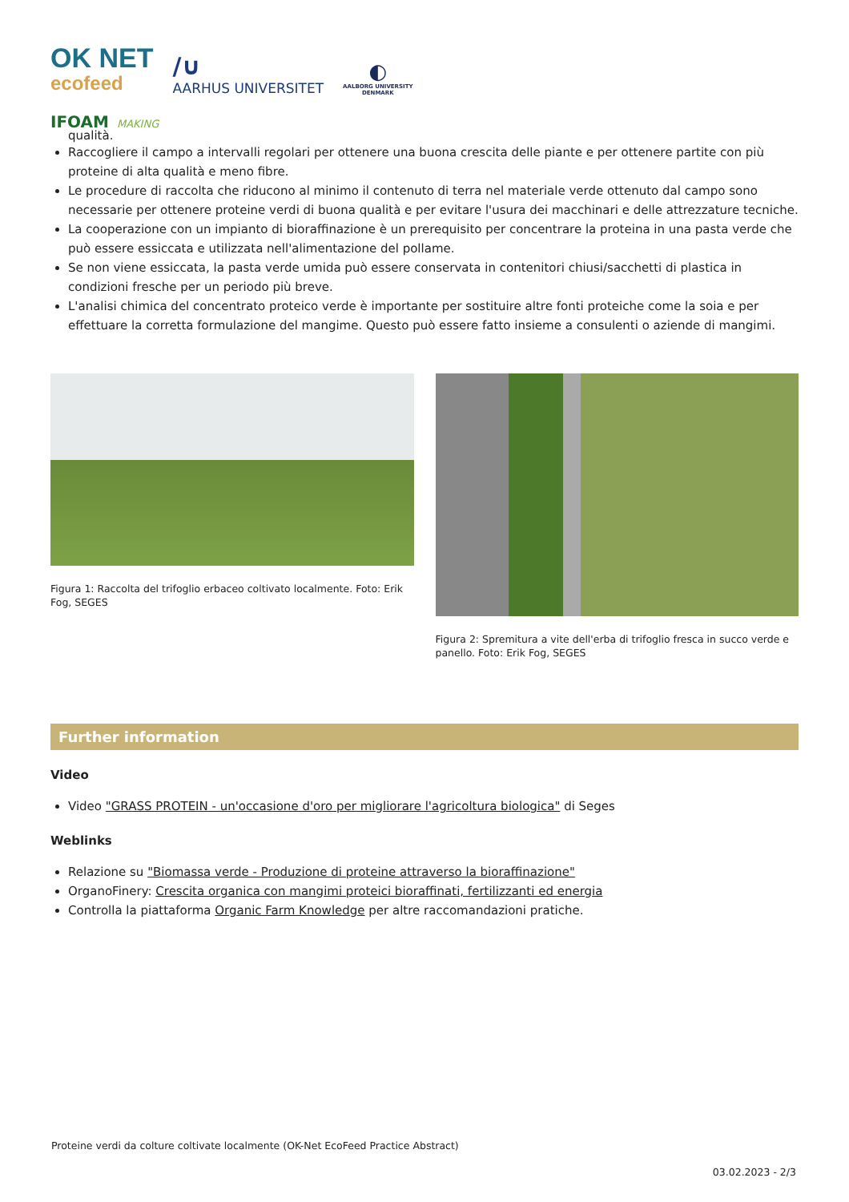OK NET
ecofeed
/∪
AARHUS UNIVERSITET
◐
AALBORG UNIVERSITY
DENMARK
IFOAM MAKING
qualità.
Raccogliere il campo a intervalli regolari per ottenere una buona crescita delle piante e per ottenere partite con più proteine di alta qualità e meno fibre.
Le procedure di raccolta che riducono al minimo il contenuto di terra nel materiale verde ottenuto dal campo sono necessarie per ottenere proteine verdi di buona qualità e per evitare l'usura dei macchinari e delle attrezzature tecniche.
La cooperazione con un impianto di bioraffinazione è un prerequisito per concentrare la proteina in una pasta verde che può essere essiccata e utilizzata nell'alimentazione del pollame.
Se non viene essiccata, la pasta verde umida può essere conservata in contenitori chiusi/sacchetti di plastica in condizioni fresche per un periodo più breve.
L'analisi chimica del concentrato proteico verde è importante per sostituire altre fonti proteiche come la soia e per effettuare la corretta formulazione del mangime. Questo può essere fatto insieme a consulenti o aziende di mangimi.
Figura 1: Raccolta del trifoglio erbaceo coltivato localmente. Foto: Erik Fog, SEGES
Figura 2: Spremitura a vite dell'erba di trifoglio fresca in succo verde e panello. Foto: Erik Fog, SEGES
Further information
Video
Video "GRASS PROTEIN - un'occasione d'oro per migliorare l'agricoltura biologica" di Seges
Weblinks
Relazione su "Biomassa verde - Produzione di proteine attraverso la bioraffinazione"
OrganoFinery: Crescita organica con mangimi proteici bioraffinati, fertilizzanti ed energia
Controlla la piattaforma Organic Farm Knowledge per altre raccomandazioni pratiche.
Proteine verdi da colture coltivate localmente (OK-Net EcoFeed Practice Abstract)
03.02.2023 - 2/3